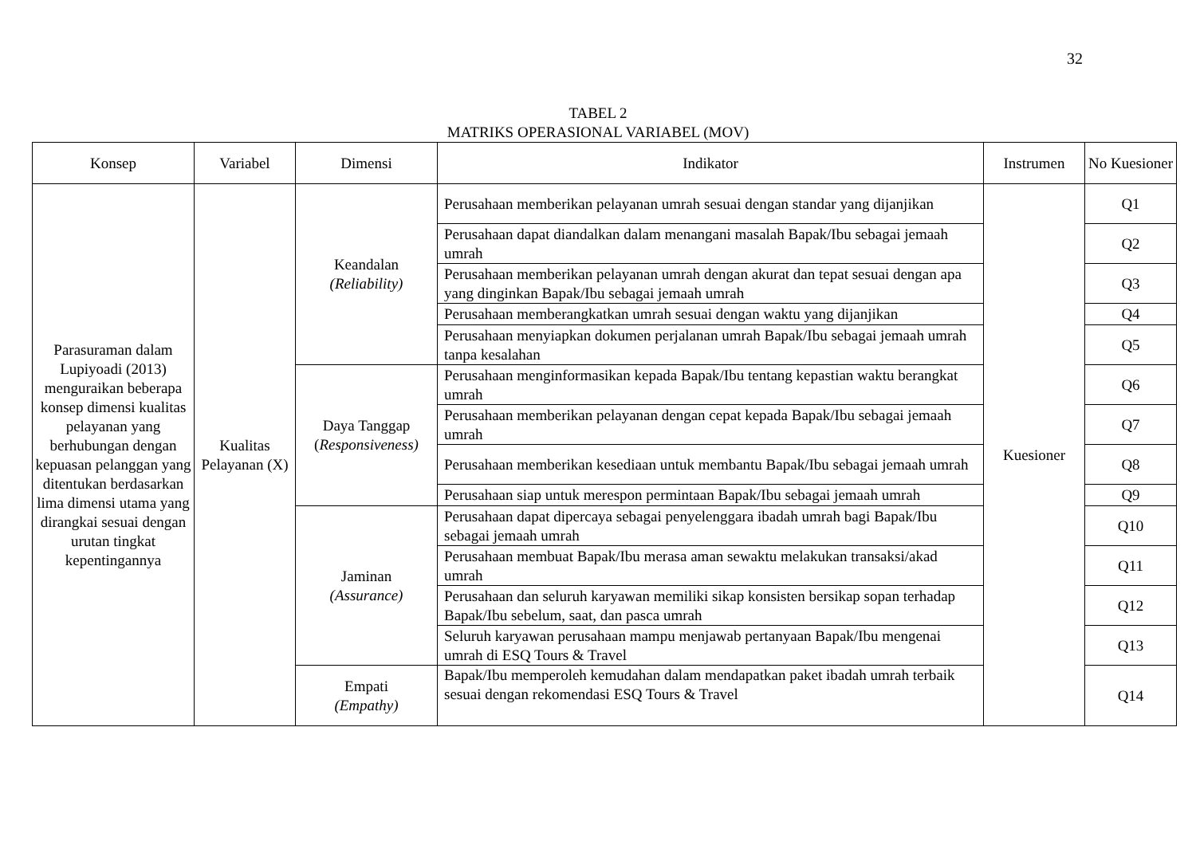32
TABEL 2
MATRIKS OPERASIONAL VARIABEL (MOV)
| Konsep | Variabel | Dimensi | Indikator | Instrumen | No Kuesioner |
| --- | --- | --- | --- | --- | --- |
| Parasuraman dalam Lupiyoadi (2013) menguraikan beberapa konsep dimensi kualitas pelayanan yang berhubungan dengan kepuasan pelanggan yang ditentukan berdasarkan lima dimensi utama yang dirangkai sesuai dengan urutan tingkat kepentingannya | Kualitas Pelayanan (X) | Keandalan (Reliability) | Perusahaan memberikan pelayanan umrah sesuai dengan standar yang dijanjikan | Kuesioner | Q1 |
| | | | Perusahaan dapat diandalkan dalam menangani masalah Bapak/Ibu sebagai jemaah umrah | | Q2 |
| | | | Perusahaan memberikan pelayanan umrah dengan akurat dan tepat sesuai dengan apa yang dinginkan Bapak/Ibu sebagai jemaah umrah | | Q3 |
| | | | Perusahaan memberangkatkan umrah sesuai dengan waktu yang dijanjikan | | Q4 |
| | | | Perusahaan menyiapkan dokumen perjalanan umrah Bapak/Ibu sebagai jemaah umrah tanpa kesalahan | | Q5 |
| | | Daya Tanggap ( Responsiveness) | Perusahaan menginformasikan kepada Bapak/Ibu tentang kepastian waktu berangkat umrah | | Q6 |
| | | | Perusahaan memberikan pelayanan dengan cepat kepada Bapak/Ibu sebagai jemaah umrah | | Q7 |
| | | | Perusahaan memberikan kesediaan untuk membantu Bapak/Ibu sebagai jemaah umrah | | Q8 |
| | | | Perusahaan siap untuk merespon permintaan Bapak/Ibu sebagai jemaah umrah | | Q9 |
| | | Jaminan (Assurance) | Perusahaan dapat dipercaya sebagai penyelenggara ibadah umrah bagi Bapak/Ibu sebagai jemaah umrah | | Q10 |
| | | | Perusahaan membuat Bapak/Ibu merasa aman sewaktu melakukan transaksi/akad umrah | | Q11 |
| | | | Perusahaan dan seluruh karyawan memiliki sikap konsisten bersikap sopan terhadap Bapak/Ibu sebelum, saat, dan pasca umrah | | Q12 |
| | | | Seluruh karyawan perusahaan mampu menjawab pertanyaan Bapak/Ibu mengenai umrah di ESQ Tours & Travel | | Q13 |
| | | Empati (Empathy) | Bapak/Ibu memperoleh kemudahan dalam mendapatkan paket ibadah umrah terbaik sesuai dengan rekomendasi ESQ Tours & Travel | | Q14 |